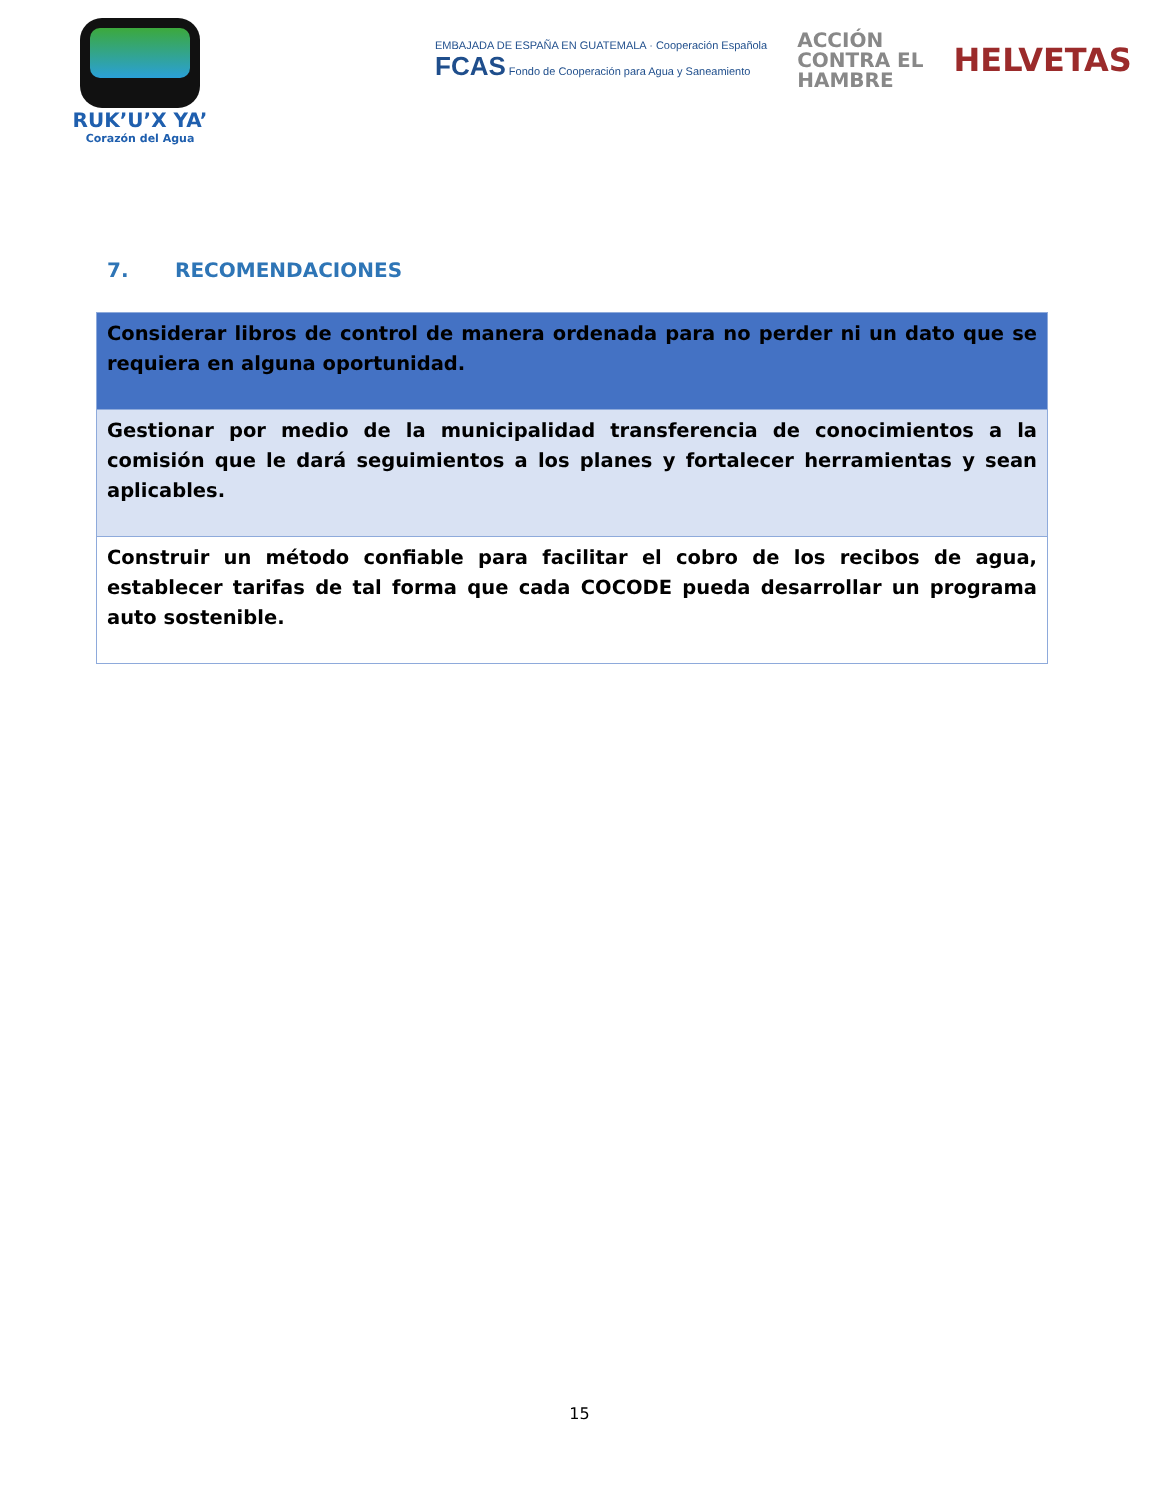RUK’U’X YA’
Corazón del Agua
EMBAJADA DE ESPAÑA EN GUATEMALA · Cooperación Española
FCAS Fondo de Cooperación para Agua y Saneamiento
ACCIÓN
CONTRA EL
HAMBRE
HELVETAS
7. RECOMENDACIONES
| Considerar libros de control de manera ordenada para no perder ni un dato que se requiera en alguna oportunidad. |
| Gestionar por medio de la municipalidad transferencia de conocimientos a la comisión que le dará seguimientos a los planes y fortalecer herramientas y sean aplicables. |
| Construir un método confiable para facilitar el cobro de los recibos de agua, establecer tarifas de tal forma que cada COCODE pueda desarrollar un programa auto sostenible. |
15